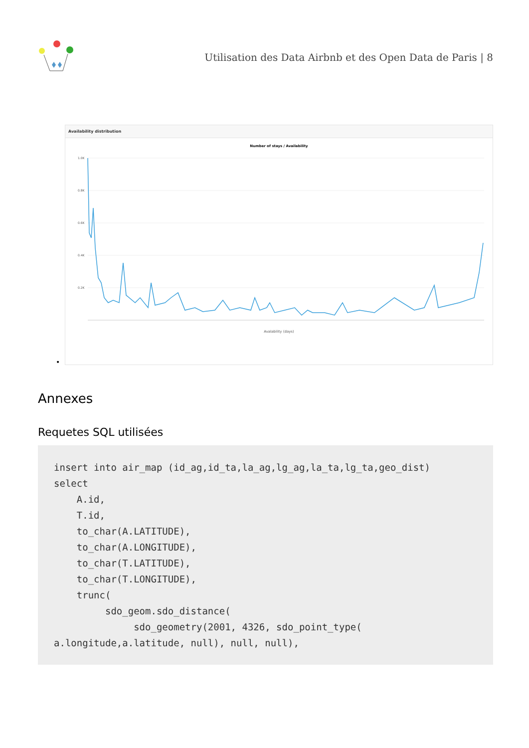Utilisation des Data Airbnb et des Open Data de Paris | 8
Availability distribution
Number of stays / Availability
1.0K
0.8K
0.6K
0.4K
0.2K
Avalability (days)
•
Annexes
Requetes SQL utilisées
insert into air_map (id_ag,id_ta,la_ag,lg_ag,la_ta,lg_ta,geo_dist)
select
    A.id,
    T.id,
    to_char(A.LATITUDE),
    to_char(A.LONGITUDE),
    to_char(T.LATITUDE),
    to_char(T.LONGITUDE),
    trunc(
         sdo_geom.sdo_distance(
              sdo_geometry(2001, 4326, sdo_point_type(
a.longitude,a.latitude, null), null, null),